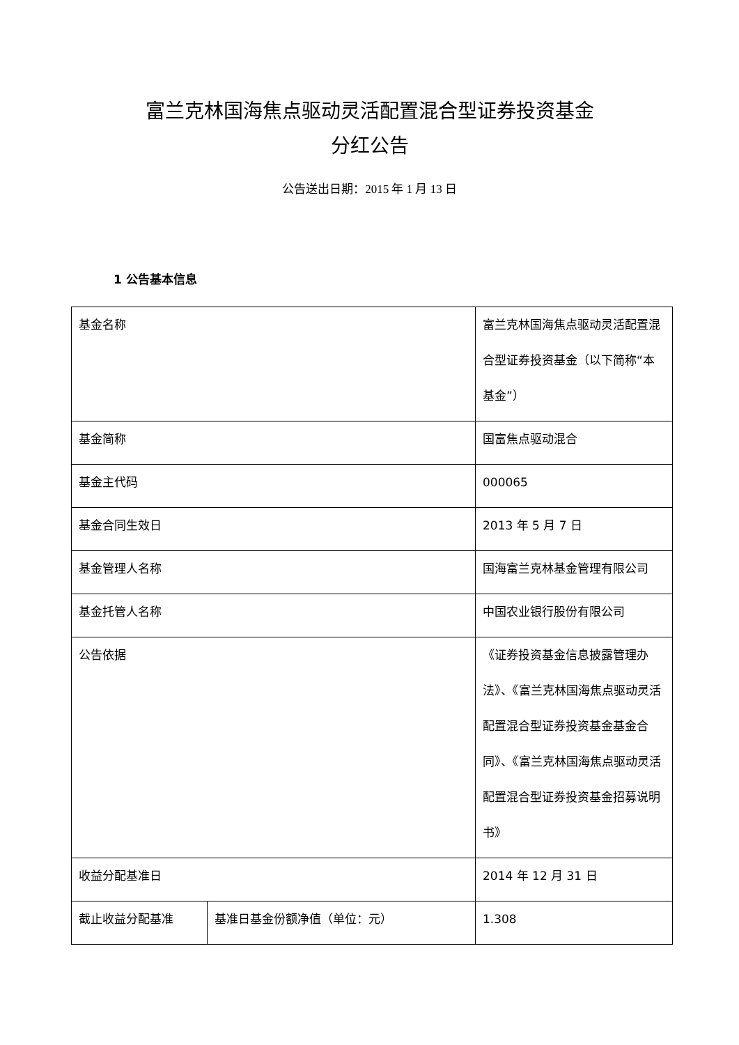富兰克林国海焦点驱动灵活配置混合型证券投资基金
分红公告
公告送出日期：2015 年 1 月 13 日
1 公告基本信息
| 基金名称 | | 富兰克林国海焦点驱动灵活配置混合型证券投资基金（以下简称“本基金”） |
| 基金简称 | | 国富焦点驱动混合 |
| 基金主代码 | | 000065 |
| 基金合同生效日 | | 2013 年 5 月 7 日 |
| 基金管理人名称 | | 国海富兰克林基金管理有限公司 |
| 基金托管人名称 | | 中国农业银行股份有限公司 |
| 公告依据 | | 《证券投资基金信息披露管理办法》、《富兰克林国海焦点驱动灵活配置混合型证券投资基金基金合同》、《富兰克林国海焦点驱动灵活配置混合型证券投资基金招募说明书》 |
| 收益分配基准日 | | 2014 年 12 月 31 日 |
| 截止收益分配基准 | 基准日基金份额净值（单位：元） | 1.308 |